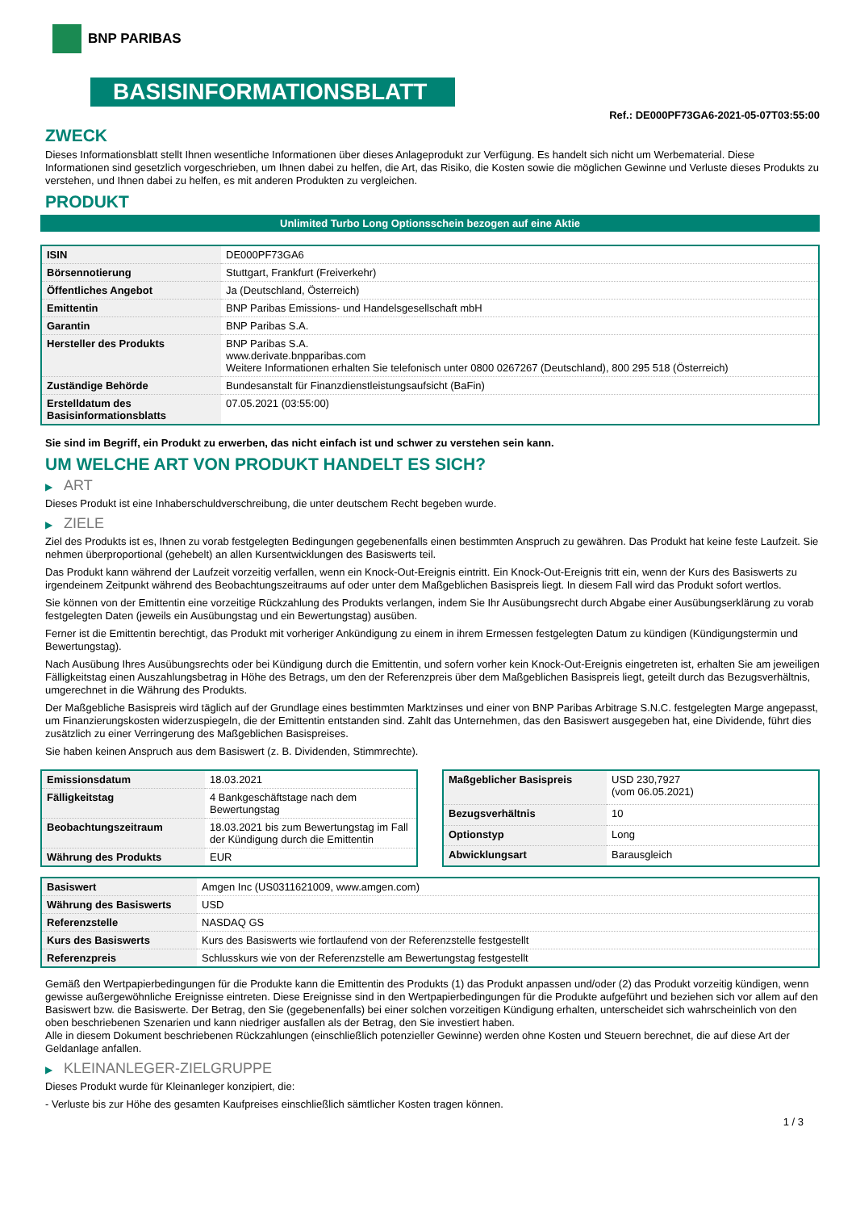BNP PARIBAS
BASISINFORMATIONSBLATT
Ref.: DE000PF73GA6-2021-05-07T03:55:00
ZWECK
Dieses Informationsblatt stellt Ihnen wesentliche Informationen über dieses Anlageprodukt zur Verfügung. Es handelt sich nicht um Werbematerial. Diese Informationen sind gesetzlich vorgeschrieben, um Ihnen dabei zu helfen, die Art, das Risiko, die Kosten sowie die möglichen Gewinne und Verluste dieses Produkts zu verstehen, und Ihnen dabei zu helfen, es mit anderen Produkten zu vergleichen.
PRODUKT
Unlimited Turbo Long Optionsschein bezogen auf eine Aktie
| ISIN | DE000PF73GA6 |
| Börsennotierung | Stuttgart, Frankfurt (Freiverkehr) |
| Öffentliches Angebot | Ja (Deutschland, Österreich) |
| Emittentin | BNP Paribas Emissions- und Handelsgesellschaft mbH |
| Garantin | BNP Paribas S.A. |
| Hersteller des Produkts | BNP Paribas S.A. www.derivate.bnpparibas.com Weitere Informationen erhalten Sie telefonisch unter 0800 0267267 (Deutschland), 800 295 518 (Österreich) |
| Zuständige Behörde | Bundesanstalt für Finanzdienstleistungsaufsicht (BaFin) |
| Erstelldatum des Basisinformationsblatts | 07.05.2021 (03:55:00) |
Sie sind im Begriff, ein Produkt zu erwerben, das nicht einfach ist und schwer zu verstehen sein kann.
UM WELCHE ART VON PRODUKT HANDELT ES SICH?
▶ ART
Dieses Produkt ist eine Inhaberschuldverschreibung, die unter deutschem Recht begeben wurde.
▶ ZIELE
Ziel des Produkts ist es, Ihnen zu vorab festgelegten Bedingungen gegebenenfalls einen bestimmten Anspruch zu gewähren. Das Produkt hat keine feste Laufzeit. Sie nehmen überproportional (gehebelt) an allen Kursentwicklungen des Basiswerts teil.
Das Produkt kann während der Laufzeit vorzeitig verfallen, wenn ein Knock-Out-Ereignis eintritt. Ein Knock-Out-Ereignis tritt ein, wenn der Kurs des Basiswerts zu irgendeinem Zeitpunkt während des Beobachtungszeitraums auf oder unter dem Maßgeblichen Basispreis liegt. In diesem Fall wird das Produkt sofort wertlos.
Sie können von der Emittentin eine vorzeitige Rückzahlung des Produkts verlangen, indem Sie Ihr Ausübungsrecht durch Abgabe einer Ausübungserklärung zu vorab festgelegten Daten (jeweils ein Ausübungstag und ein Bewertungstag) ausüben.
Ferner ist die Emittentin berechtigt, das Produkt mit vorheriger Ankündigung zu einem in ihrem Ermessen festgelegten Datum zu kündigen (Kündigungstermin und Bewertungstag).
Nach Ausübung Ihres Ausübungsrechts oder bei Kündigung durch die Emittentin, und sofern vorher kein Knock-Out-Ereignis eingetreten ist, erhalten Sie am jeweiligen Fälligkeitstag einen Auszahlungsbetrag in Höhe des Betrags, um den der Referenzpreis über dem Maßgeblichen Basispreis liegt, geteilt durch das Bezugsverhältnis, umgerechnet in die Währung des Produkts.
Der Maßgebliche Basispreis wird täglich auf der Grundlage eines bestimmten Marktzinses und einer von BNP Paribas Arbitrage S.N.C. festgelegten Marge angepasst, um Finanzierungskosten widerzuspiegeln, die der Emittentin entstanden sind. Zahlt das Unternehmen, das den Basiswert ausgegeben hat, eine Dividende, führt dies zusätzlich zu einer Verringerung des Maßgeblichen Basispreises.
Sie haben keinen Anspruch aus dem Basiswert (z. B. Dividenden, Stimmrechte).
| Emissionsdatum | 18.03.2021 |
| Fälligkeitstag | 4 Bankgeschäftstage nach dem Bewertungstag |
| Beobachtungszeitraum | 18.03.2021 bis zum Bewertungstag im Fall der Kündigung durch die Emittentin |
| Währung des Produkts | EUR |
| Maßgeblicher Basispreis | USD 230,7927 (vom 06.05.2021) |
| Bezugsverhältnis | 10 |
| Optionstyp | Long |
| Abwicklungsart | Barausgleich |
| Basiswert | Amgen Inc (US0311621009, www.amgen.com) |
| Währung des Basiswerts | USD |
| Referenzstelle | NASDAQ GS |
| Kurs des Basiswerts | Kurs des Basiswerts wie fortlaufend von der Referenzstelle festgestellt |
| Referenzpreis | Schlusskurs wie von der Referenzstelle am Bewertungstag festgestellt |
Gemäß den Wertpapierbedingungen für die Produkte kann die Emittentin des Produkts (1) das Produkt anpassen und/oder (2) das Produkt vorzeitig kündigen, wenn gewisse außergewöhnliche Ereignisse eintreten. Diese Ereignisse sind in den Wertpapierbedingungen für die Produkte aufgeführt und beziehen sich vor allem auf den Basiswert bzw. die Basiswerte. Der Betrag, den Sie (gegebenenfalls) bei einer solchen vorzeitigen Kündigung erhalten, unterscheidet sich wahrscheinlich von den oben beschriebenen Szenarien und kann niedriger ausfallen als der Betrag, den Sie investiert haben.
Alle in diesem Dokument beschriebenen Rückzahlungen (einschließlich potenzieller Gewinne) werden ohne Kosten und Steuern berechnet, die auf diese Art der Geldanlage anfallen.
▶ KLEINANLEGER-ZIELGRUPPE
Dieses Produkt wurde für Kleinanleger konzipiert, die:
- Verluste bis zur Höhe des gesamten Kaufpreises einschließlich sämtlicher Kosten tragen können.
1 / 3